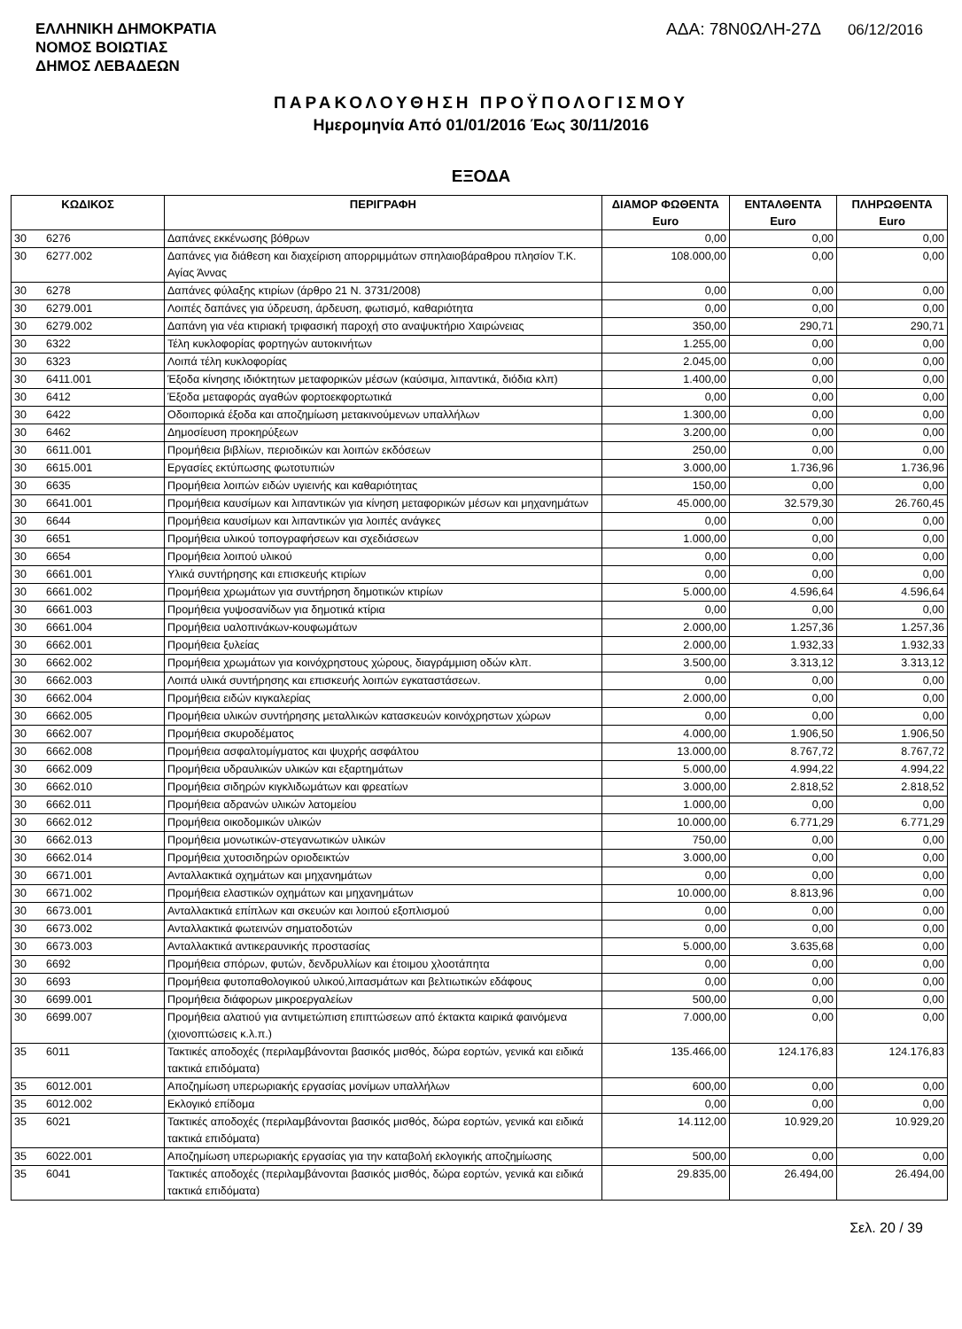ΕΛΛΗΝΙΚΗ ΔΗΜΟΚΡΑΤΙΑ
ΝΟΜΟΣ ΒΟΙΩΤΙΑΣ
ΔΗΜΟΣ ΛΕΒΑΔΕΩΝ
ΑΔΑ: 78Ν0ΩΛΗ-27Δ 06/12/2016
ΠΑΡΑΚΟΛΟΥΘΗΣΗ ΠΡΟΫΠΟΛΟΓΙΣΜΟΥ
Ημερομηνία Από 01/01/2016 Έως 30/11/2016
ΕΞΟΔΑ
| ΚΩΔΙΚΟΣ | | ΠΕΡΙΓΡΑΦΗ | ΔΙΑΜΟΡ ΦΩΘΕΝΤΑ Euro | ΕΝΤΑΛΘΕΝΤΑ Euro | ΠΛΗΡΩΘΕΝΤΑ Euro |
| --- | --- | --- | --- | --- | --- |
| 30 | 6276 | Δαπάνες εκκένωσης βόθρων | 0,00 | 0,00 | 0,00 |
| 30 | 6277.002 | Δαπάνες για διάθεση και διαχείριση απορριμμάτων σπηλαιοβάραθρου πλησίον Τ.Κ. Αγίας Άννας | 108.000,00 | 0,00 | 0,00 |
| 30 | 6278 | Δαπάνες φύλαξης κτιρίων (άρθρο 21 Ν. 3731/2008) | 0,00 | 0,00 | 0,00 |
| 30 | 6279.001 | Λοιπές δαπάνες για ύδρευση, άρδευση, φωτισμό, καθαριότητα | 0,00 | 0,00 | 0,00 |
| 30 | 6279.002 | Δαπάνη για νέα κτιριακή τριφασική παροχή στο αναψυκτήριο Χαιρώνειας | 350,00 | 290,71 | 290,71 |
| 30 | 6322 | Τέλη κυκλοφορίας φορτηγών αυτοκινήτων | 1.255,00 | 0,00 | 0,00 |
| 30 | 6323 | Λοιπά τέλη κυκλοφορίας | 2.045,00 | 0,00 | 0,00 |
| 30 | 6411.001 | Έξοδα κίνησης ιδιόκτητων μεταφορικών μέσων (καύσιμα, λιπαντικά, διόδια κλπ) | 1.400,00 | 0,00 | 0,00 |
| 30 | 6412 | Έξοδα μεταφοράς αγαθών φορτοεκφορτωτικά | 0,00 | 0,00 | 0,00 |
| 30 | 6422 | Οδοιπορικά έξοδα και αποζημίωση μετακινούμενων υπαλλήλων | 1.300,00 | 0,00 | 0,00 |
| 30 | 6462 | Δημοσίευση προκηρύξεων | 3.200,00 | 0,00 | 0,00 |
| 30 | 6611.001 | Προμήθεια βιβλίων, περιοδικών και λοιπών εκδόσεων | 250,00 | 0,00 | 0,00 |
| 30 | 6615.001 | Εργασίες εκτύπωσης φωτοτυπιών | 3.000,00 | 1.736,96 | 1.736,96 |
| 30 | 6635 | Προμήθεια λοιπών ειδών υγιεινής και καθαριότητας | 150,00 | 0,00 | 0,00 |
| 30 | 6641.001 | Προμήθεια καυσίμων και λιπαντικών για κίνηση μεταφορικών μέσων και μηχανημάτων | 45.000,00 | 32.579,30 | 26.760,45 |
| 30 | 6644 | Προμήθεια καυσίμων και λιπαντικών για λοιπές ανάγκες | 0,00 | 0,00 | 0,00 |
| 30 | 6651 | Προμήθεια υλικού τοπογραφήσεων και σχεδιάσεων | 1.000,00 | 0,00 | 0,00 |
| 30 | 6654 | Προμήθεια λοιπού υλικού | 0,00 | 0,00 | 0,00 |
| 30 | 6661.001 | Υλικά συντήρησης και επισκευής κτιρίων | 0,00 | 0,00 | 0,00 |
| 30 | 6661.002 | Προμήθεια χρωμάτων για συντήρηση δημοτικών κτιρίων | 5.000,00 | 4.596,64 | 4.596,64 |
| 30 | 6661.003 | Προμήθεια γυψοσανίδων για δημοτικά κτίρια | 0,00 | 0,00 | 0,00 |
| 30 | 6661.004 | Προμήθεια υαλοπινάκων-κουφωμάτων | 2.000,00 | 1.257,36 | 1.257,36 |
| 30 | 6662.001 | Προμήθεια ξυλείας | 2.000,00 | 1.932,33 | 1.932,33 |
| 30 | 6662.002 | Προμήθεια χρωμάτων για κοινόχρηστους χώρους, διαγράμμιση οδών κλπ. | 3.500,00 | 3.313,12 | 3.313,12 |
| 30 | 6662.003 | Λοιπά υλικά συντήρησης και επισκευής λοιπών εγκαταστάσεων. | 0,00 | 0,00 | 0,00 |
| 30 | 6662.004 | Προμήθεια ειδών κιγκαλερίας | 2.000,00 | 0,00 | 0,00 |
| 30 | 6662.005 | Προμήθεια υλικών συντήρησης μεταλλικών κατασκευών κοινόχρηστων χώρων | 0,00 | 0,00 | 0,00 |
| 30 | 6662.007 | Προμήθεια σκυροδέματος | 4.000,00 | 1.906,50 | 1.906,50 |
| 30 | 6662.008 | Προμήθεια ασφαλτομίγματος και ψυχρής ασφάλτου | 13.000,00 | 8.767,72 | 8.767,72 |
| 30 | 6662.009 | Προμήθεια υδραυλικών υλικών και εξαρτημάτων | 5.000,00 | 4.994,22 | 4.994,22 |
| 30 | 6662.010 | Προμήθεια σιδηρών κιγκλιδωμάτων και φρεατίων | 3.000,00 | 2.818,52 | 2.818,52 |
| 30 | 6662.011 | Προμήθεια αδρανών υλικών λατομείου | 1.000,00 | 0,00 | 0,00 |
| 30 | 6662.012 | Προμήθεια οικοδομικών υλικών | 10.000,00 | 6.771,29 | 6.771,29 |
| 30 | 6662.013 | Προμήθεια μονωτικών-στεγανωτικών υλικών | 750,00 | 0,00 | 0,00 |
| 30 | 6662.014 | Προμήθεια χυτοσιδηρών οριοδεικτών | 3.000,00 | 0,00 | 0,00 |
| 30 | 6671.001 | Ανταλλακτικά οχημάτων και μηχανημάτων | 0,00 | 0,00 | 0,00 |
| 30 | 6671.002 | Προμήθεια ελαστικών οχημάτων και μηχανημάτων | 10.000,00 | 8.813,96 | 0,00 |
| 30 | 6673.001 | Ανταλλακτικά επίπλων και σκευών και λοιπού εξοπλισμού | 0,00 | 0,00 | 0,00 |
| 30 | 6673.002 | Ανταλλακτικά φωτεινών σηματοδοτών | 0,00 | 0,00 | 0,00 |
| 30 | 6673.003 | Ανταλλακτικά αντικεραυνικής προστασίας | 5.000,00 | 3.635,68 | 0,00 |
| 30 | 6692 | Προμήθεια σπόρων, φυτών, δενδρυλλίων και έτοιμου χλοοτάπητα | 0,00 | 0,00 | 0,00 |
| 30 | 6693 | Προμήθεια φυτοπαθολογικού υλικού,λιπασμάτων και βελτιωτικών εδάφους | 0,00 | 0,00 | 0,00 |
| 30 | 6699.001 | Προμήθεια διάφορων μικροεργαλείων | 500,00 | 0,00 | 0,00 |
| 30 | 6699.007 | Προμήθεια αλατιού για αντιμετώπιση επιπτώσεων από έκτακτα καιρικά φαινόμενα (χιονοπτώσεις κ.λ.π.) | 7.000,00 | 0,00 | 0,00 |
| 35 | 6011 | Τακτικές αποδοχές (περιλαμβάνονται βασικός μισθός, δώρα εορτών, γενικά και ειδικά τακτικά επιδόματα) | 135.466,00 | 124.176,83 | 124.176,83 |
| 35 | 6012.001 | Αποζημίωση υπερωριακής εργασίας μονίμων υπαλλήλων | 600,00 | 0,00 | 0,00 |
| 35 | 6012.002 | Εκλογικό επίδομα | 0,00 | 0,00 | 0,00 |
| 35 | 6021 | Τακτικές αποδοχές (περιλαμβάνονται βασικός μισθός, δώρα εορτών, γενικά και ειδικά τακτικά επιδόματα) | 14.112,00 | 10.929,20 | 10.929,20 |
| 35 | 6022.001 | Αποζημίωση υπερωριακής εργασίας για την καταβολή εκλογικής αποζημίωσης | 500,00 | 0,00 | 0,00 |
| 35 | 6041 | Τακτικές αποδοχές (περιλαμβάνονται βασικός μισθός, δώρα εορτών, γενικά και ειδικά τακτικά επιδόματα) | 29.835,00 | 26.494,00 | 26.494,00 |
Σελ. 20 / 39